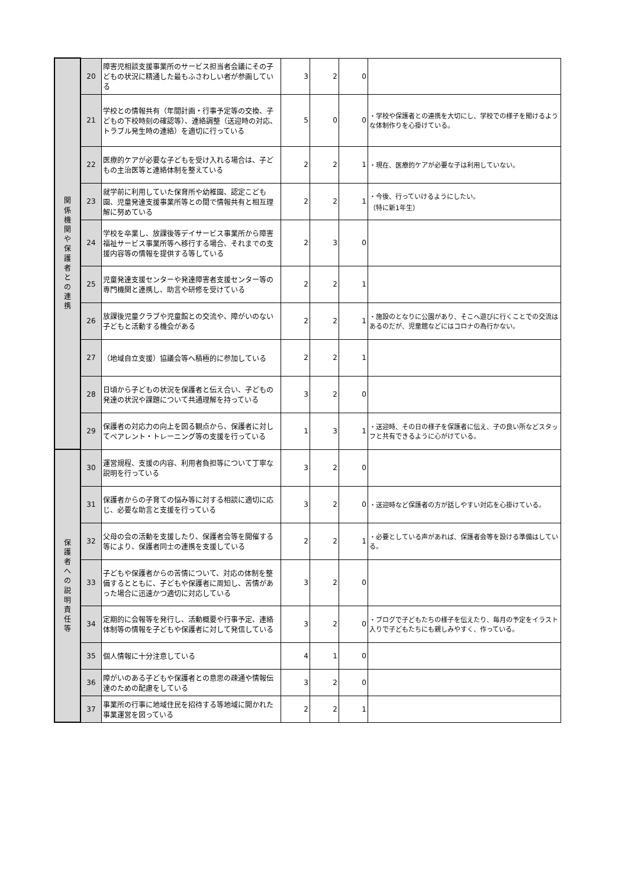| 関 係 機 関 や 保 護 者 と の 連 携 | 20 | 障害児相談支援事業所のサービス担当者会議にその子どもの状況に精通した最もふさわしい者が参画している | 3 | 2 | 0 | |
| | 21 | 学校との情報共有（年間計画・行事予定等の交換、子どもの下校時刻の確認等）、連絡調整（送迎時の対応、トラブル発生時の連絡）を適切に行っている | 5 | 0 | 0 | ・学校や保護者との連携を大切にし、学校での様子を聞けるような体制作りを心掛けている。 |
| | 22 | 医療的ケアが必要な子どもを受け入れる場合は、子どもの主治医等と連絡体制を整えている | 2 | 2 | 1 | ・現在、医療的ケアが必要な子は利用していない。 |
| | 23 | 就学前に利用していた保育所や幼稚園、認定こども園、児童発達支援事業所等との間で情報共有と相互理解に努めている | 2 | 2 | 1 | ・今後、行っていけるようにしたい。 （特に新1年生） |
| | 24 | 学校を卒業し、放課後等デイサービス事業所から障害福祉サービス事業所等へ移行する場合、それまでの支援内容等の情報を提供する等している | 2 | 3 | 0 | |
| | 25 | 児童発達支援センターや発達障害者支援センター等の専門機関と連携し、助言や研修を受けている | 2 | 2 | 1 | |
| | 26 | 放課後児童クラブや児童館との交流や、障がいのない子どもと活動する機会がある | 2 | 2 | 1 | ・施設のとなりに公園があり、そこへ遊びに行くことでの交流はあるのだが、児童館などにはコロナの為行かない。 |
| | 27 | （地域自立支援）協議会等へ積極的に参加している | 2 | 2 | 1 | |
| | 28 | 日頃から子どもの状況を保護者と伝え合い、子どもの発達の状況や課題について共通理解を持っている | 3 | 2 | 0 | |
| | 29 | 保護者の対応力の向上を図る観点から、保護者に対してペアレント・トレーニング等の支援を行っている | 1 | 3 | 1 | ・送迎時、その日の様子を保護者に伝え、子の良い所などスタッフと共有できるように心がけている。 |
| 保 護 者 へ の 説 明 責 任 等 | 30 | 運営規程、支援の内容、利用者負担等について丁寧な説明を行っている | 3 | 2 | 0 | |
| | 31 | 保護者からの子育ての悩み等に対する相談に適切に応じ、必要な助言と支援を行っている | 3 | 2 | 0 | ・送迎時など保護者の方が話しやすい対応を心掛けている。 |
| | 32 | 父母の会の活動を支援したり、保護者会等を開催する等により、保護者同士の連携を支援している | 2 | 2 | 1 | ・必要としている声があれば、保護者会等を設ける準備はしている。 |
| | 33 | 子どもや保護者からの苦情について、対応の体制を整備するとともに、子どもや保護者に周知し、苦情があった場合に迅速かつ適切に対応している | 3 | 2 | 0 | |
| | 34 | 定期的に会報等を発行し、活動概要や行事予定、連絡体制等の情報を子どもや保護者に対して発信している | 3 | 2 | 0 | ・ブログで子どもたちの様子を伝えたり、毎月の予定をイラスト入りで子どもたちにも親しみやすく、作っている。 |
| | 35 | 個人情報に十分注意している | 4 | 1 | 0 | |
| | 36 | 障がいのある子どもや保護者との意思の疎通や情報伝達のための配慮をしている | 3 | 2 | 0 | |
| | 37 | 事業所の行事に地域住民を招待する等地域に開かれた事業運営を図っている | 2 | 2 | 1 | |